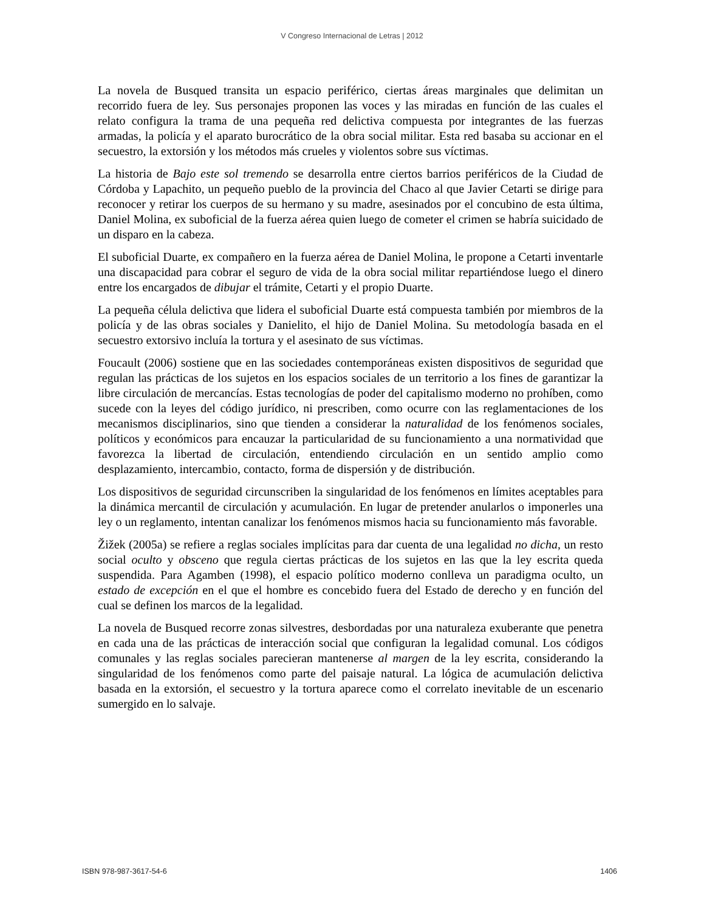V Congreso Internacional de Letras | 2012
La novela de Busqued transita un espacio periférico, ciertas áreas marginales que delimitan un recorrido fuera de ley. Sus personajes proponen las voces y las miradas en función de las cuales el relato configura la trama de una pequeña red delictiva compuesta por integrantes de las fuerzas armadas, la policía y el aparato burocrático de la obra social militar. Esta red basaba su accionar en el secuestro, la extorsión y los métodos más crueles y violentos sobre sus víctimas.
La historia de Bajo este sol tremendo se desarrolla entre ciertos barrios periféricos de la Ciudad de Córdoba y Lapachito, un pequeño pueblo de la provincia del Chaco al que Javier Cetarti se dirige para reconocer y retirar los cuerpos de su hermano y su madre, asesinados por el concubino de esta última, Daniel Molina, ex suboficial de la fuerza aérea quien luego de cometer el crimen se habría suicidado de un disparo en la cabeza.
El suboficial Duarte, ex compañero en la fuerza aérea de Daniel Molina, le propone a Cetarti inventarle una discapacidad para cobrar el seguro de vida de la obra social militar repartiéndose luego el dinero entre los encargados de dibujar el trámite, Cetarti y el propio Duarte.
La pequeña célula delictiva que lidera el suboficial Duarte está compuesta también por miembros de la policía y de las obras sociales y Danielito, el hijo de Daniel Molina. Su metodología basada en el secuestro extorsivo incluía la tortura y el asesinato de sus víctimas.
Foucault (2006) sostiene que en las sociedades contemporáneas existen dispositivos de seguridad que regulan las prácticas de los sujetos en los espacios sociales de un territorio a los fines de garantizar la libre circulación de mercancías. Estas tecnologías de poder del capitalismo moderno no prohíben, como sucede con la leyes del código jurídico, ni prescriben, como ocurre con las reglamentaciones de los mecanismos disciplinarios, sino que tienden a considerar la naturalidad de los fenómenos sociales, políticos y económicos para encauzar la particularidad de su funcionamiento a una normatividad que favorezca la libertad de circulación, entendiendo circulación en un sentido amplio como desplazamiento, intercambio, contacto, forma de dispersión y de distribución.
Los dispositivos de seguridad circunscriben la singularidad de los fenómenos en límites aceptables para la dinámica mercantil de circulación y acumulación. En lugar de pretender anularlos o imponerles una ley o un reglamento, intentan canalizar los fenómenos mismos hacia su funcionamiento más favorable.
Žižek (2005a) se refiere a reglas sociales implícitas para dar cuenta de una legalidad no dicha, un resto social oculto y obsceno que regula ciertas prácticas de los sujetos en las que la ley escrita queda suspendida. Para Agamben (1998), el espacio político moderno conlleva un paradigma oculto, un estado de excepción en el que el hombre es concebido fuera del Estado de derecho y en función del cual se definen los marcos de la legalidad.
La novela de Busqued recorre zonas silvestres, desbordadas por una naturaleza exuberante que penetra en cada una de las prácticas de interacción social que configuran la legalidad comunal. Los códigos comunales y las reglas sociales parecieran mantenerse al margen de la ley escrita, considerando la singularidad de los fenómenos como parte del paisaje natural. La lógica de acumulación delictiva basada en la extorsión, el secuestro y la tortura aparece como el correlato inevitable de un escenario sumergido en lo salvaje.
ISBN 978-987-3617-54-6 1406